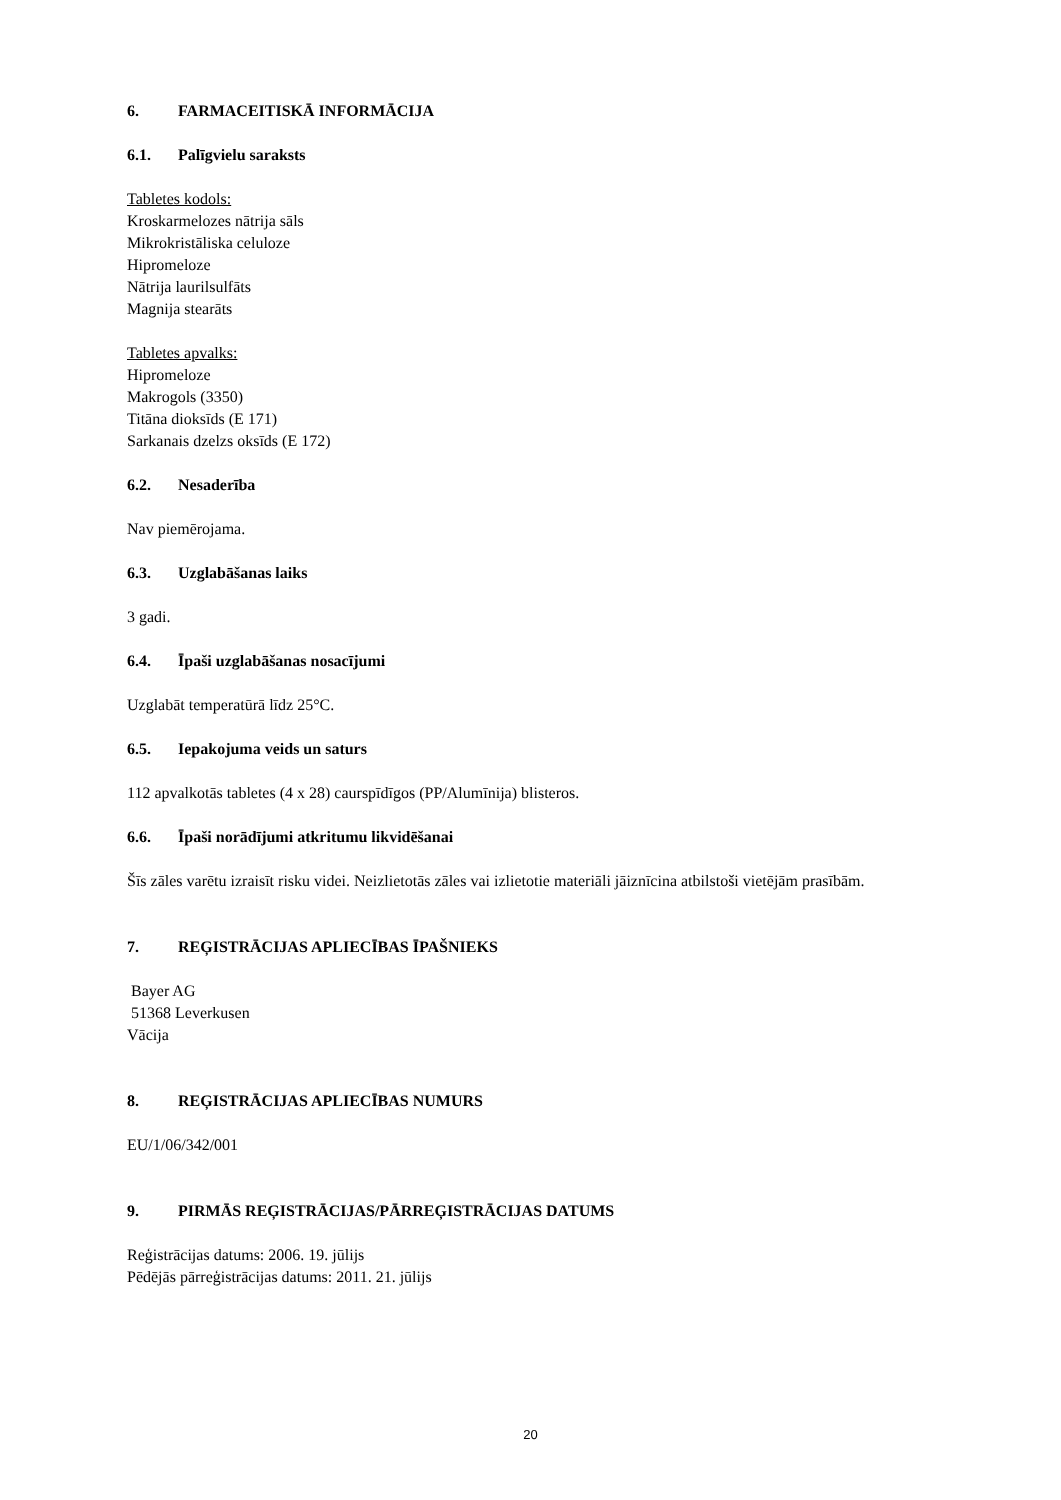6. FARMACEITISKĀ INFORMĀCIJA
6.1. Palīgvielu saraksts
Tabletes kodols:
Kroskarmelozes nātrija sāls
Mikrokristāliska celuloze
Hipromeloze
Nātrija laurilsulfāts
Magnija stearāts
Tabletes apvalks:
Hipromeloze
Makrogols (3350)
Titāna dioksīds (E 171)
Sarkanais dzelzs oksīds (E 172)
6.2. Nesaderība
Nav piemērojama.
6.3. Uzglabāšanas laiks
3 gadi.
6.4. Īpaši uzglabāšanas nosacījumi
Uzglabāt temperatūrā līdz 25°C.
6.5. Iepakojuma veids un saturs
112 apvalkotās tabletes (4 x 28) caurspīdīgos (PP/Alumīnija) blisteros.
6.6. Īpaši norādījumi atkritumu likvidēšanai
Šīs zāles varētu izraisīt risku videi. Neizlietotās zāles vai izlietotie materiāli jāiznīcina atbilstoši vietējām prasībām.
7. REĢISTRĀCIJAS APLIECĪBAS ĪPAŠNIEKS
Bayer AG
51368 Leverkusen
Vācija
8. REĢISTRĀCIJAS APLIECĪBAS NUMURS
EU/1/06/342/001
9. PIRMĀS REĢISTRĀCIJAS/PĀRREĢISTRĀCIJAS DATUMS
Reģistrācijas datums: 2006. 19. jūlijs
Pēdējās pārreģistrācijas datums: 2011. 21. jūlijs
20